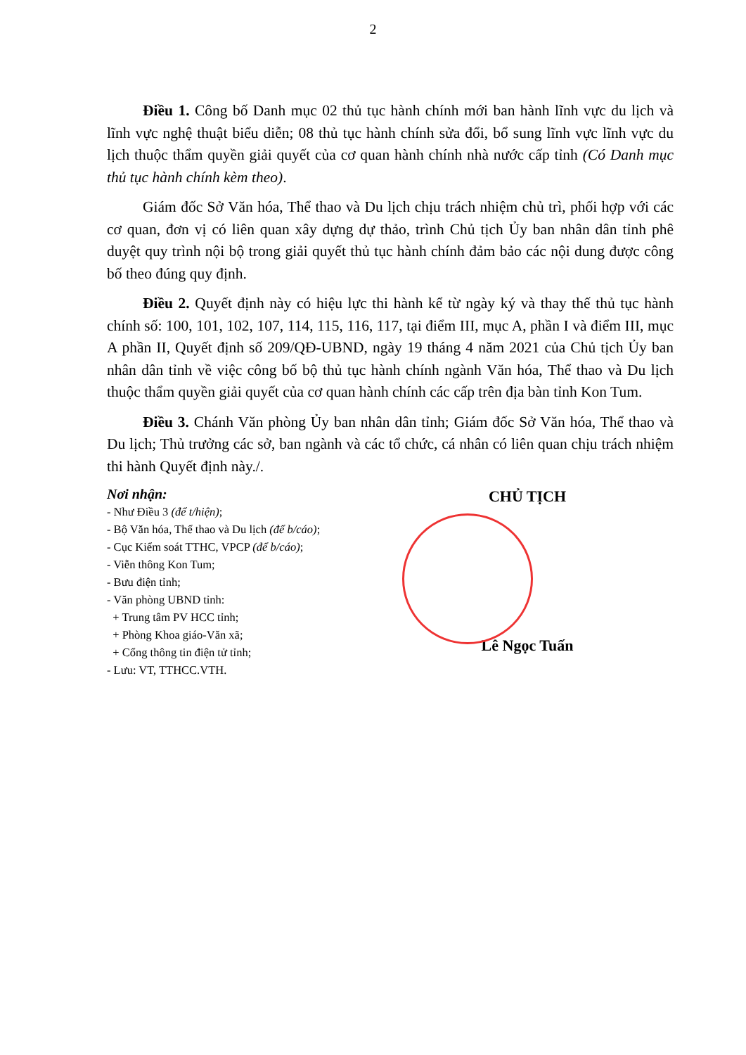2
Điều 1. Công bố Danh mục 02 thủ tục hành chính mới ban hành lĩnh vực du lịch và lĩnh vực nghệ thuật biểu diễn; 08 thủ tục hành chính sửa đổi, bổ sung lĩnh vực lĩnh vực du lịch thuộc thẩm quyền giải quyết của cơ quan hành chính nhà nước cấp tỉnh (Có Danh mục thủ tục hành chính kèm theo).
Giám đốc Sở Văn hóa, Thể thao và Du lịch chịu trách nhiệm chủ trì, phối hợp với các cơ quan, đơn vị có liên quan xây dựng dự thảo, trình Chủ tịch Ủy ban nhân dân tỉnh phê duyệt quy trình nội bộ trong giải quyết thủ tục hành chính đảm bảo các nội dung được công bố theo đúng quy định.
Điều 2. Quyết định này có hiệu lực thi hành kể từ ngày ký và thay thế thủ tục hành chính số: 100, 101, 102, 107, 114, 115, 116, 117, tại điểm III, mục A, phần I và điểm III, mục A phần II, Quyết định số 209/QĐ-UBND, ngày 19 tháng 4 năm 2021 của Chủ tịch Ủy ban nhân dân tỉnh về việc công bố bộ thủ tục hành chính ngành Văn hóa, Thể thao và Du lịch thuộc thẩm quyền giải quyết của cơ quan hành chính các cấp trên địa bàn tỉnh Kon Tum.
Điều 3. Chánh Văn phòng Ủy ban nhân dân tỉnh; Giám đốc Sở Văn hóa, Thể thao và Du lịch; Thủ trưởng các sở, ban ngành và các tổ chức, cá nhân có liên quan chịu trách nhiệm thi hành Quyết định này./.
Nơi nhận:
- Như Điều 3 (để t/hiện);
- Bộ Văn hóa, Thể thao và Du lịch (để b/cáo);
- Cục Kiểm soát TTHC, VPCP (để b/cáo);
- Viễn thông Kon Tum;
- Bưu điện tỉnh;
- Văn phòng UBND tỉnh:
+ Trung tâm PV HCC tỉnh;
+ Phòng Khoa giáo-Văn xã;
+ Cổng thông tin điện tử tỉnh;
- Lưu: VT, TTHCC.VTH.
CHỦ TỊCH
Lê Ngọc Tuấn